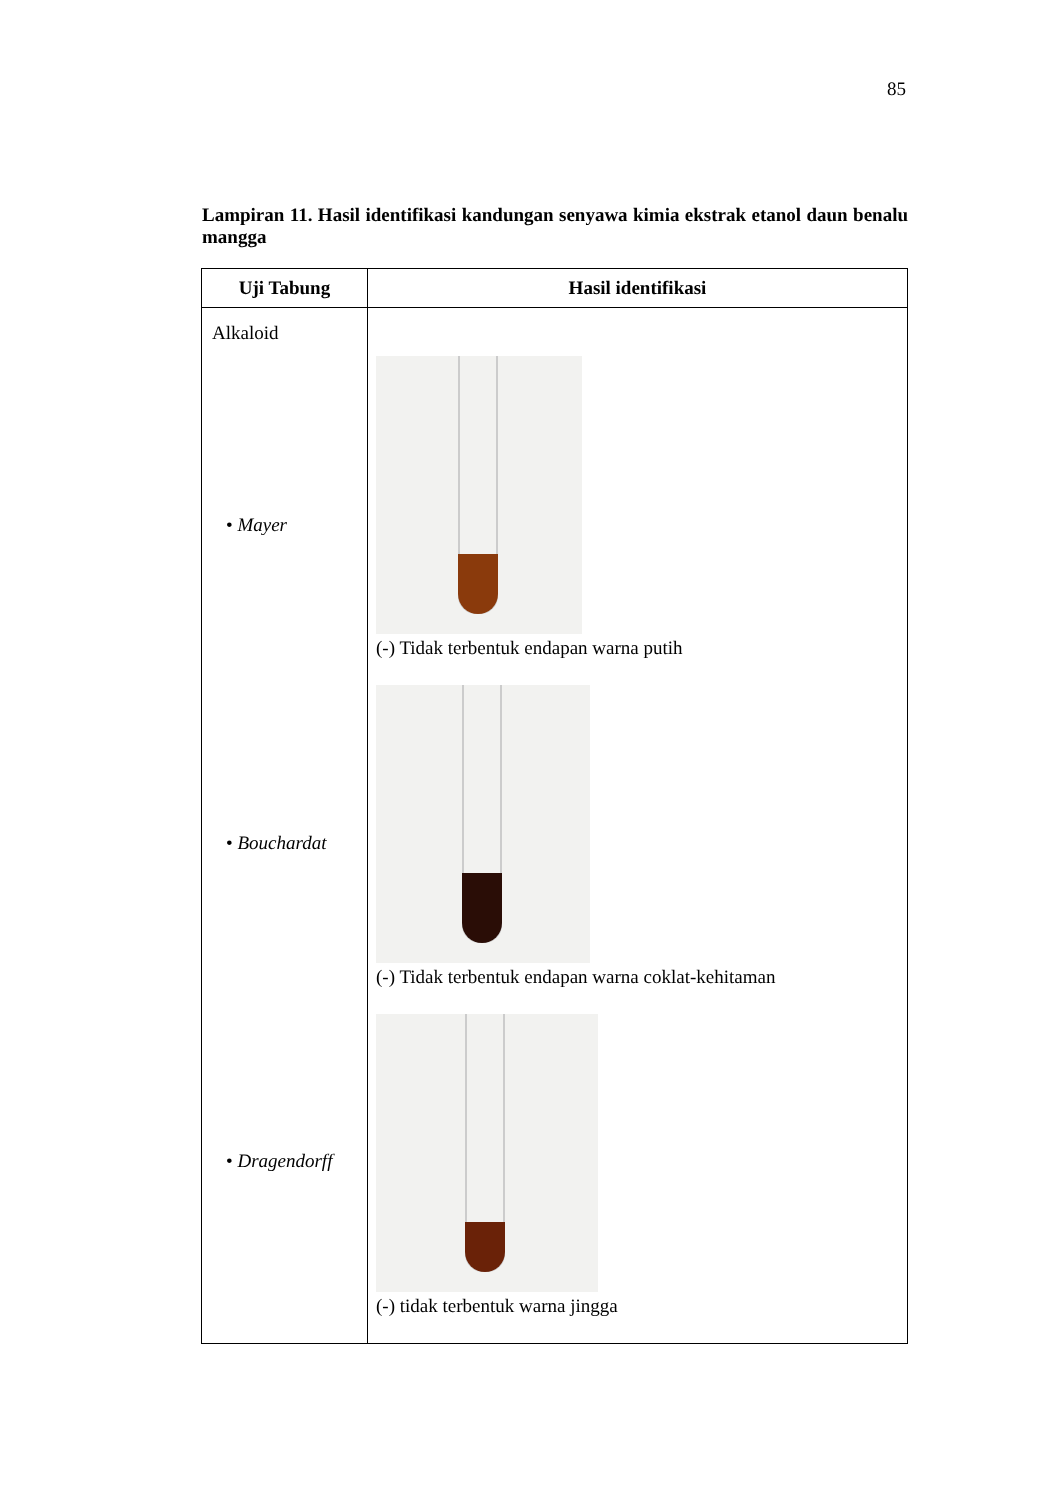85
Lampiran 11. Hasil identifikasi kandungan senyawa kimia ekstrak etanol daun benalu mangga
| Uji Tabung | Hasil identifikasi |
| --- | --- |
| Alkaloid • Mayer • Bouchardat • Dragendorff | (-) Tidak terbentuk endapan warna putih (-) Tidak terbentuk endapan warna coklat-kehitaman (-) tidak terbentuk warna jingga |